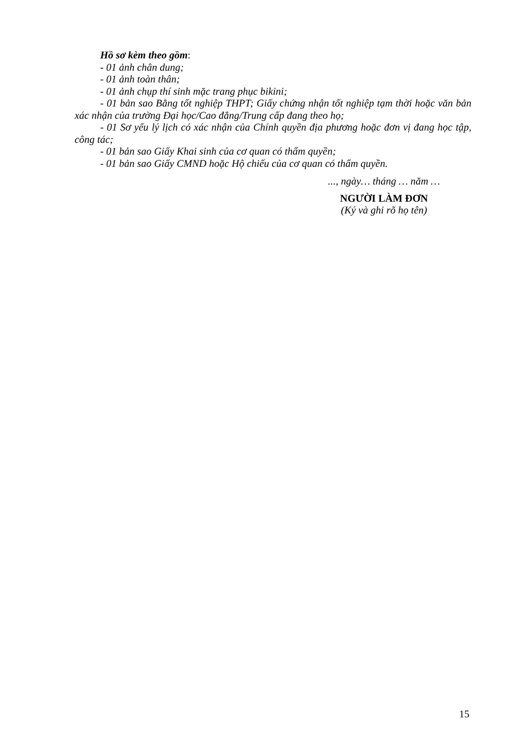Hồ sơ kèm theo gồm:
- 01 ảnh chân dung;
- 01 ảnh toàn thân;
- 01 ảnh chụp thí sinh mặc trang phục bikini;
- 01 bản sao Bằng tốt nghiệp THPT; Giấy chứng nhận tốt nghiệp tạm thời hoặc văn bản xác nhận của trường Đại học/Cao đẳng/Trung cấp đang theo họ;
- 01 Sơ yếu lý lịch có xác nhận của Chính quyền địa phương hoặc đơn vị đang học tập, công tác;
- 01 bản sao Giấy Khai sinh của cơ quan có thẩm quyền;
- 01 bản sao Giấy CMND hoặc Hộ chiếu của cơ quan có thẩm quyền.
..., ngày… tháng … năm …
NGƯỜI LÀM ĐƠN
(Ký và ghi rõ họ tên)
15